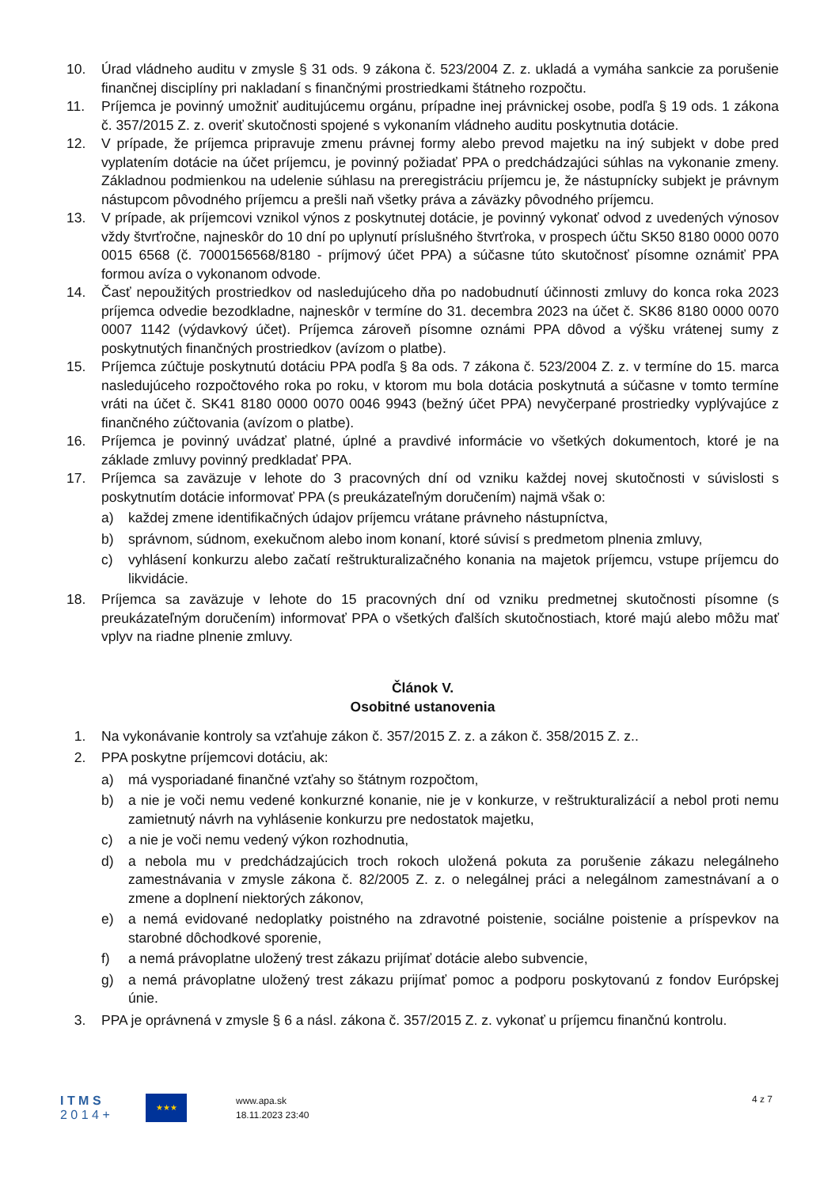10. Úrad vládneho auditu v zmysle § 31 ods. 9 zákona č. 523/2004 Z. z. ukladá a vymáha sankcie za porušenie finančnej disciplíny pri nakladaní s finančnými prostriedkami štátneho rozpočtu.
11. Príjemca je povinný umožniť auditujúcemu orgánu, prípadne inej právnickej osobe, podľa § 19 ods. 1 zákona č. 357/2015 Z. z. overiť skutočnosti spojené s vykonaním vládneho auditu poskytnutia dotácie.
12. V prípade, že príjemca pripravuje zmenu právnej formy alebo prevod majetku na iný subjekt v dobe pred vyplatením dotácie na účet príjemcu, je povinný požiadať PPA o predchádzajúci súhlas na vykonanie zmeny. Základnou podmienkou na udelenie súhlasu na preregistráciu príjemcu je, že nástupnícky subjekt je právnym nástupcom pôvodného príjemcu a prešli naň všetky práva a záväzky pôvodného príjemcu.
13. V prípade, ak príjemcovi vznikol výnos z poskytnutej dotácie, je povinný vykonať odvod z uvedených výnosov vždy štvrťročne, najneskôr do 10 dní po uplynutí príslušného štvrťroka, v prospech účtu SK50 8180 0000 0070 0015 6568 (č. 7000156568/8180 - príjmový účet PPA) a súčasne túto skutočnosť písomne oznámiť PPA formou avíza o vykonanom odvode.
14. Časť nepoužitých prostriedkov od nasledujúceho dňa po nadobudnutí účinnosti zmluvy do konca roka 2023 príjemca odvedie bezodkladne, najneskôr v termíne do 31. decembra 2023 na účet č. SK86 8180 0000 0070 0007 1142 (výdavkový účet). Príjemca zároveň písomne oznámi PPA dôvod a výšku vrátenej sumy z poskytnutých finančných prostriedkov (avízom o platbe).
15. Príjemca zúčtuje poskytnutú dotáciu PPA podľa § 8a ods. 7 zákona č. 523/2004 Z. z. v termíne do 15. marca nasledujúceho rozpočtového roka po roku, v ktorom mu bola dotácia poskytnutá a súčasne v tomto termíne vráti na účet č. SK41 8180 0000 0070 0046 9943 (bežný účet PPA) nevyčerpané prostriedky vyplývajúce z finančného zúčtovania (avízom o platbe).
16. Príjemca je povinný uvádzať platné, úplné a pravdivé informácie vo všetkých dokumentoch, ktoré je na základe zmluvy povinný predkladať PPA.
17. Príjemca sa zaväzuje v lehote do 3 pracovných dní od vzniku každej novej skutočnosti v súvislosti s poskytnutím dotácie informovať PPA (s preukázateľným doručením) najmä však o:
a) každej zmene identifikačných údajov príjemcu vrátane právneho nástupníctva,
b) správnom, súdnom, exekučnom alebo inom konaní, ktoré súvisí s predmetom plnenia zmluvy,
c) vyhlásení konkurzu alebo začatí reštrukturalizačného konania na majetok príjemcu, vstupe príjemcu do likvidácie.
18. Príjemca sa zaväzuje v lehote do 15 pracovných dní od vzniku predmetnej skutočnosti písomne (s preukázateľným doručením) informovať PPA o všetkých ďalších skutočnostiach, ktoré majú alebo môžu mať vplyv na riadne plnenie zmluvy.
Článok V.
Osobitné ustanovenia
1. Na vykonávanie kontroly sa vzťahuje zákon č. 357/2015 Z. z. a zákon č. 358/2015 Z. z..
2. PPA poskytne príjemcovi dotáciu, ak:
a) má vysporiadané finančné vzťahy so štátnym rozpočtom,
b) a nie je voči nemu vedené konkurzné konanie, nie je v konkurze, v reštrukturalizácií a nebol proti nemu zamietnutý návrh na vyhlásenie konkurzu pre nedostatok majetku,
c) a nie je voči nemu vedený výkon rozhodnutia,
d) a nebola mu v predchádzajúcich troch rokoch uložená pokuta za porušenie zákazu nelegálneho zamestnávania v zmysle zákona č. 82/2005 Z. z. o nelegálnej práci a nelegálnom zamestnávaní a o zmene a doplnení niektorých zákonov,
e) a nemá evidované nedoplatky poistného na zdravotné poistenie, sociálne poistenie a príspevkov na starobné dôchodkové sporenie,
f) a nemá právoplatne uložený trest zákazu prijímať dotácie alebo subvencie,
g) a nemá právoplatne uložený trest zákazu prijímať pomoc a podporu poskytovanú z fondov Európskej únie.
3. PPA je oprávnená v zmysle § 6 a násl. zákona č. 357/2015 Z. z. vykonať u príjemcu finančnú kontrolu.
I T M S
2 0 1 4 +
★★★
www.apa.sk
18.11.2023 23:40
4 z 7